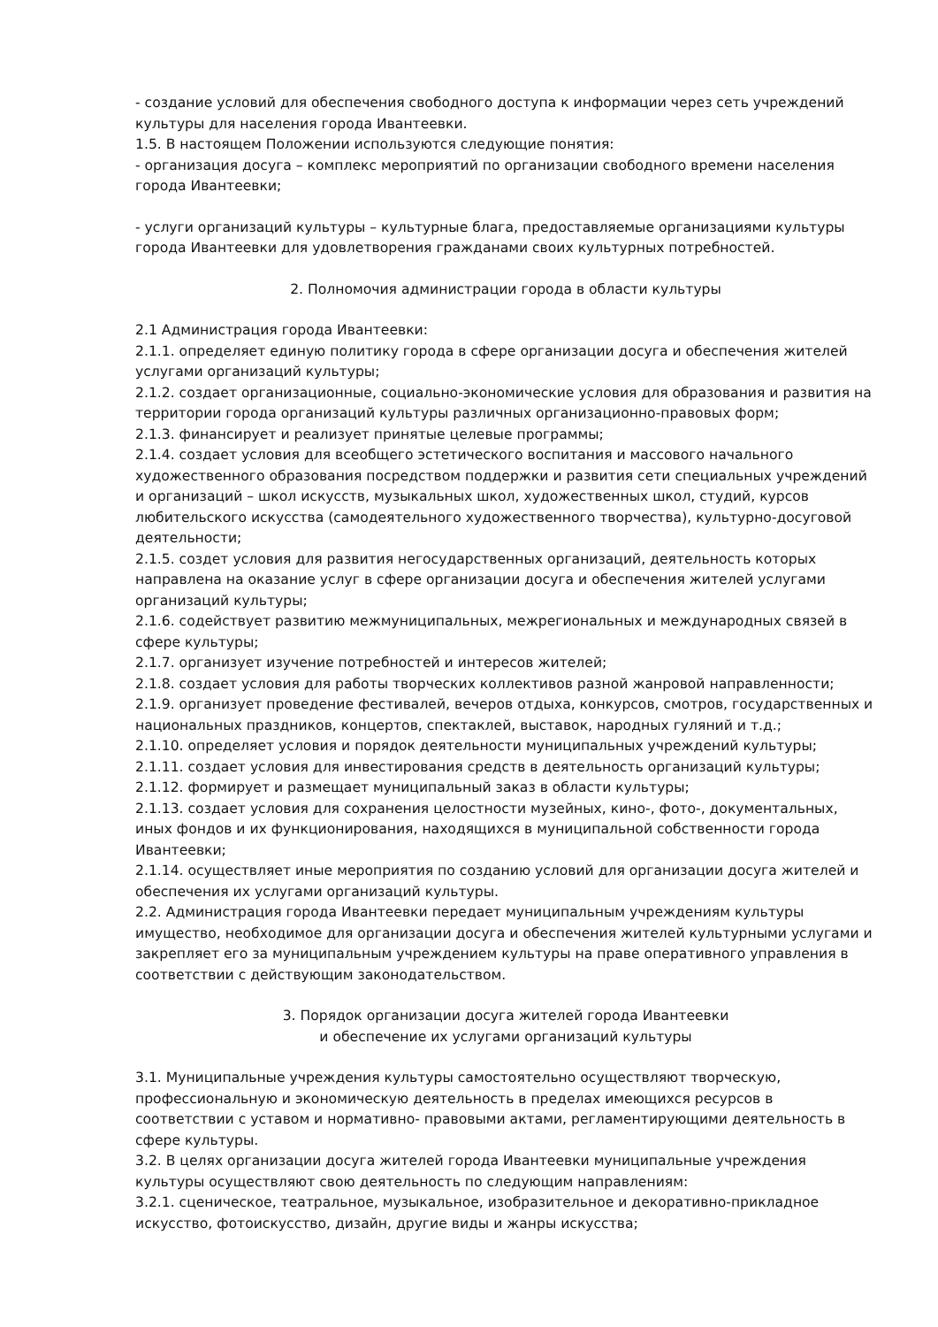- создание условий для обеспечения свободного доступа к информации через сеть учреждений культуры для населения города Ивантеевки.
1.5. В настоящем Положении используются следующие понятия:
- организация досуга – комплекс мероприятий по организации свободного времени населения города Ивантеевки;
- услуги организаций культуры – культурные блага, предоставляемые организациями культуры города Ивантеевки для удовлетворения гражданами своих культурных потребностей.
2. Полномочия администрации города в области культуры
2.1 Администрация города Ивантеевки:
2.1.1. определяет единую политику города в сфере организации досуга и обеспечения жителей услугами организаций культуры;
2.1.2. создает организационные, социально-экономические условия для образования и развития на территории города организаций культуры различных организационно-правовых форм;
2.1.3. финансирует и реализует принятые целевые программы;
2.1.4. создает условия для всеобщего эстетического воспитания и массового начального художественного образования посредством поддержки и развития сети специальных учреждений и организаций – школ искусств, музыкальных школ, художественных школ, студий, курсов любительского искусства (самодеятельного художественного творчества), культурно-досуговой деятельности;
2.1.5. создет условия для развития негосударственных организаций, деятельность которых направлена на оказание услуг в сфере организации досуга и обеспечения жителей услугами организаций культуры;
2.1.6. содействует развитию межмуниципальных, межрегиональных и международных связей в сфере культуры;
2.1.7. организует изучение потребностей и интересов жителей;
2.1.8. создает условия для работы творческих коллективов разной жанровой направленности;
2.1.9. организует проведение фестивалей, вечеров отдыха, конкурсов, смотров, государственных и национальных праздников, концертов, спектаклей, выставок, народных гуляний и т.д.;
2.1.10. определяет условия и порядок деятельности муниципальных учреждений культуры;
2.1.11. создает условия для инвестирования средств в деятельность организаций культуры;
2.1.12. формирует и размещает муниципальный заказ в области культуры;
2.1.13. создает условия для сохранения целостности музейных, кино-, фото-, документальных, иных фондов и их функционирования, находящихся в муниципальной собственности города Ивантеевки;
2.1.14. осуществляет иные мероприятия по созданию условий для организации досуга жителей и обеспечения их услугами организаций культуры.
2.2. Администрация города Ивантеевки передает муниципальным учреждениям культуры имущество, необходимое для организации досуга и обеспечения жителей культурными услугами и закрепляет его за муниципальным учреждением культуры на праве оперативного управления в соответствии с действующим законодательством.
3. Порядок организации досуга жителей города Ивантеевки
и обеспечение их услугами организаций культуры
3.1. Муниципальные учреждения культуры самостоятельно осуществляют творческую, профессиональную и экономическую деятельность в пределах имеющихся ресурсов в соответствии с уставом и нормативно- правовыми актами, регламентирующими деятельность в сфере культуры.
3.2. В целях организации досуга жителей города Ивантеевки муниципальные учреждения культуры осуществляют свою деятельность по следующим направлениям:
3.2.1. сценическое, театральное, музыкальное, изобразительное и декоративно-прикладное искусство, фотоискусство, дизайн, другие виды и жанры искусства;